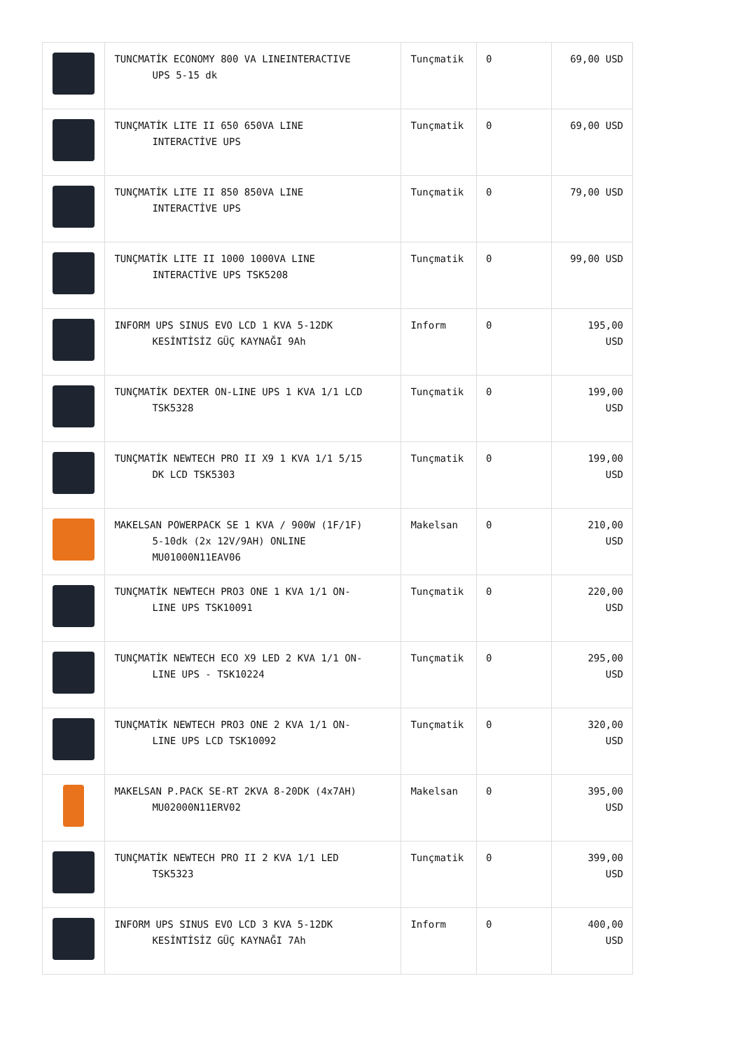| | TUNCMATİK ECONOMY 800 VA LINEINTERACTIVE UPS 5-15 dk | Tunçmatik | 0 | 69,00 USD |
| | TUNÇMATİK LITE II 650 650VA LINE INTERACTİVE UPS | Tunçmatik | 0 | 69,00 USD |
| | TUNÇMATİK LITE II 850 850VA LINE INTERACTİVE UPS | Tunçmatik | 0 | 79,00 USD |
| | TUNÇMATİK LITE II 1000 1000VA LINE INTERACTİVE UPS TSK5208 | Tunçmatik | 0 | 99,00 USD |
| | INFORM UPS SINUS EVO LCD 1 KVA 5-12DK KESİNTİSİZ GÜÇ KAYNAĞI 9Ah | Inform | 0 | 195,00 USD |
| | TUNÇMATİK DEXTER ON-LINE UPS 1 KVA 1/1 LCD TSK5328 | Tunçmatik | 0 | 199,00 USD |
| | TUNÇMATİK NEWTECH PRO II X9 1 KVA 1/1 5/15 DK LCD TSK5303 | Tunçmatik | 0 | 199,00 USD |
| | MAKELSAN POWERPACK SE 1 KVA / 900W (1F/1F) 5-10dk (2x 12V/9AH) ONLINE MU01000N11EAV06 | Makelsan | 0 | 210,00 USD |
| | TUNÇMATİK NEWTECH PRO3 ONE 1 KVA 1/1 ON- LINE UPS TSK10091 | Tunçmatik | 0 | 220,00 USD |
| | TUNÇMATİK NEWTECH ECO X9 LED 2 KVA 1/1 ON- LINE UPS - TSK10224 | Tunçmatik | 0 | 295,00 USD |
| | TUNÇMATİK NEWTECH PRO3 ONE 2 KVA 1/1 ON- LINE UPS LCD TSK10092 | Tunçmatik | 0 | 320,00 USD |
| | MAKELSAN P.PACK SE-RT 2KVA 8-20DK (4x7AH) MU02000N11ERV02 | Makelsan | 0 | 395,00 USD |
| | TUNÇMATİK NEWTECH PRO II 2 KVA 1/1 LED TSK5323 | Tunçmatik | 0 | 399,00 USD |
| | INFORM UPS SINUS EVO LCD 3 KVA 5-12DK KESİNTİSİZ GÜÇ KAYNAĞI 7Ah | Inform | 0 | 400,00 USD |